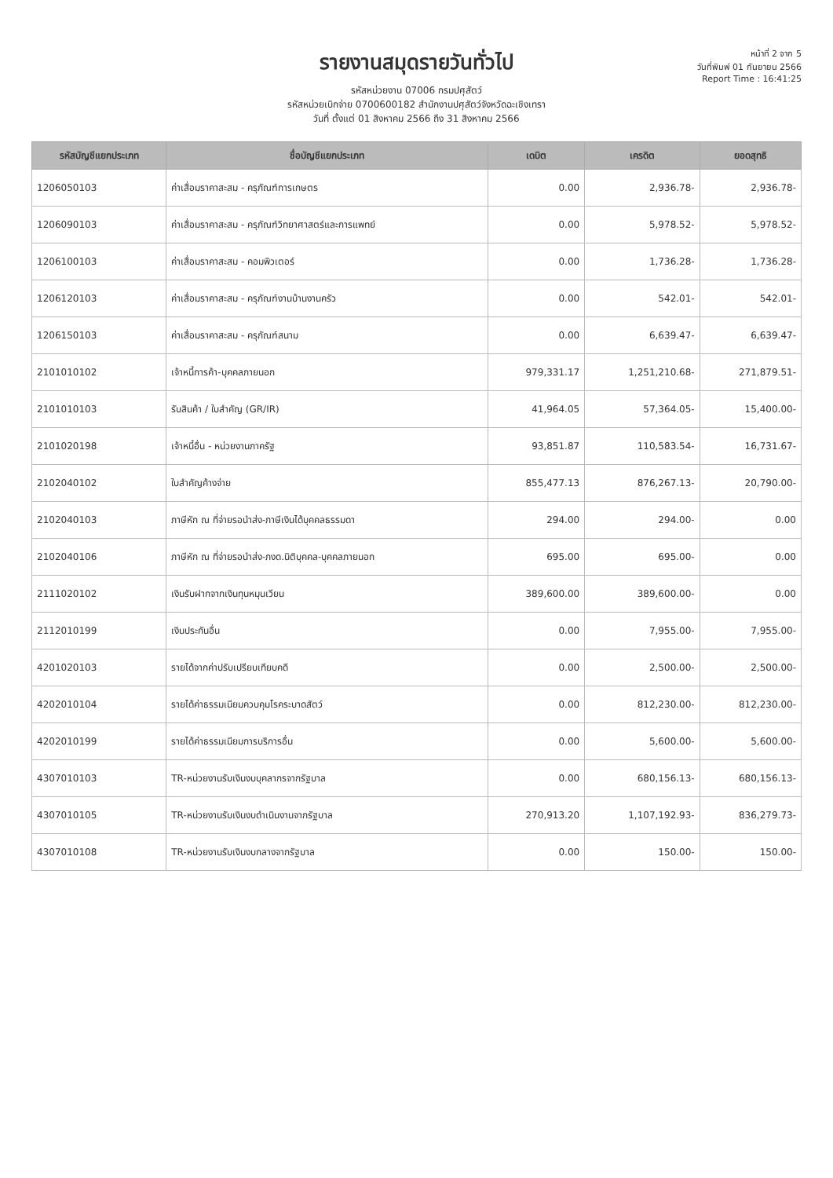รายงานสมุดรายวันทั่วไป
รหัสหน่วยงาน 07006 กรมปศุสัตว์
รหัสหน่วยเบิกจ่าย 0700600182 สำนักงานปศุสัตว์จังหวัดฉะเชิงเทรา
วันที่ ตั้งแต่ 01 สิงหาคม 2566 ถึง 31 สิงหาคม 2566
หน้าที่ 2 จาก 5
วันที่พิมพ์ 01 กันยายน 2566
Report Time : 16:41:25
| รหัสบัญชีแยกประเภท | ชื่อบัญชีแยกประเภท | เดบิต | เครดิต | ยอดสุทธิ |
| --- | --- | --- | --- | --- |
| 1206050103 | ค่าเสื่อมราคาสะสม - ครุภัณฑ์การเกษตร | 0.00 | 2,936.78- | 2,936.78- |
| 1206090103 | ค่าเสื่อมราคาสะสม - ครุภัณฑ์วิทยาศาสตร์และการแพทย์ | 0.00 | 5,978.52- | 5,978.52- |
| 1206100103 | ค่าเสื่อมราคาสะสม - คอมพิวเตอร์ | 0.00 | 1,736.28- | 1,736.28- |
| 1206120103 | ค่าเสื่อมราคาสะสม - ครุภัณฑ์งานบ้านงานครัว | 0.00 | 542.01- | 542.01- |
| 1206150103 | ค่าเสื่อมราคาสะสม - ครุภัณฑ์สนาม | 0.00 | 6,639.47- | 6,639.47- |
| 2101010102 | เจ้าหนี้การค้า-บุคคลภายนอก | 979,331.17 | 1,251,210.68- | 271,879.51- |
| 2101010103 | รับสินค้า / ใบสำคัญ (GR/IR) | 41,964.05 | 57,364.05- | 15,400.00- |
| 2101020198 | เจ้าหนี้อื่น - หน่วยงานภาครัฐ | 93,851.87 | 110,583.54- | 16,731.67- |
| 2102040102 | ใบสำคัญค้างจ่าย | 855,477.13 | 876,267.13- | 20,790.00- |
| 2102040103 | ภาษีหัก ณ ที่จ่ายรอนำส่ง-ภาษีเงินได้บุคคลธรรมดา | 294.00 | 294.00- | 0.00 |
| 2102040106 | ภาษีหัก ณ ที่จ่ายรอนำส่ง-ภงด.นิติบุคคล-บุคคลภายนอก | 695.00 | 695.00- | 0.00 |
| 2111020102 | เงินรับฝากจากเงินทุนหมุนเวียน | 389,600.00 | 389,600.00- | 0.00 |
| 2112010199 | เงินประกันอื่น | 0.00 | 7,955.00- | 7,955.00- |
| 4201020103 | รายได้จากค่าปรับเปรียบเทียบคดี | 0.00 | 2,500.00- | 2,500.00- |
| 4202010104 | รายได้ค่าธรรมเนียมควบคุมโรคระบาดสัตว์ | 0.00 | 812,230.00- | 812,230.00- |
| 4202010199 | รายได้ค่าธรรมเนียมการบริการอื่น | 0.00 | 5,600.00- | 5,600.00- |
| 4307010103 | TR-หน่วยงานรับเงินงบบุคลากรจากรัฐบาล | 0.00 | 680,156.13- | 680,156.13- |
| 4307010105 | TR-หน่วยงานรับเงินงบดำเนินงานจากรัฐบาล | 270,913.20 | 1,107,192.93- | 836,279.73- |
| 4307010108 | TR-หน่วยงานรับเงินงบกลางจากรัฐบาล | 0.00 | 150.00- | 150.00- |